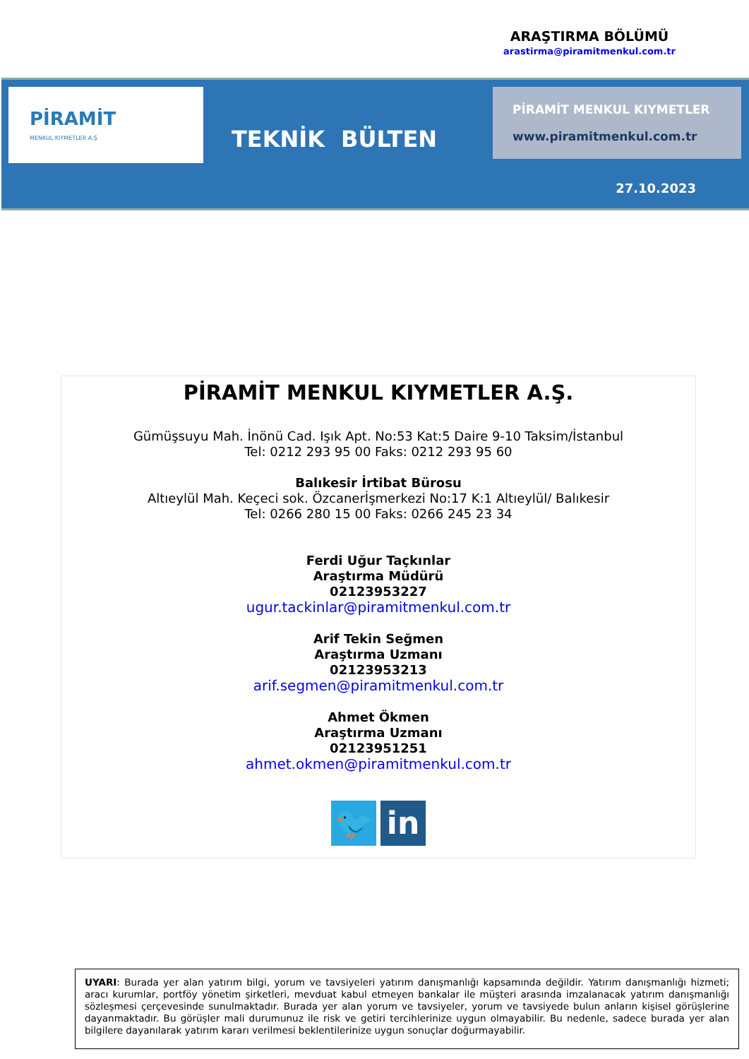ARAŞTIRMA BÖLÜMÜ
arastirma@piramitmenkul.com.tr
PİRAMİT
MENKUL KIYMETLER A.Ş
TEKNİK BÜLTEN
PİRAMİT MENKUL KIYMETLER
www.piramitmenkul.com.tr
27.10.2023
PİRAMİT MENKUL KIYMETLER A.Ş.
Gümüşsuyu Mah. İnönü Cad. Işık Apt. No:53 Kat:5 Daire 9-10 Taksim/İstanbul
Tel: 0212 293 95 00 Faks: 0212 293 95 60
Balıkesir İrtibat Bürosu
Altıeylül Mah. Keçeci sok. Özcanerİşmerkezi No:17 K:1 Altıeylül/ Balıkesir
Tel: 0266 280 15 00 Faks: 0266 245 23 34
Ferdi Uğur Taçkınlar
Araştırma Müdürü
02123953227
ugur.tackinlar@piramitmenkul.com.tr
Arif Tekin Seğmen
Araştırma Uzmanı
02123953213
arif.segmen@piramitmenkul.com.tr
Ahmet Ökmen
Araştırma Uzmanı
02123951251
ahmet.okmen@piramitmenkul.com.tr
🐦 in
UYARI: Burada yer alan yatırım bilgi, yorum ve tavsiyeleri yatırım danışmanlığı kapsamında değildir. Yatırım danışmanlığı hizmeti; aracı kurumlar, portföy yönetim şirketleri, mevduat kabul etmeyen bankalar ile müşteri arasında imzalanacak yatırım danışmanlığı sözleşmesi çerçevesinde sunulmaktadır. Burada yer alan yorum ve tavsiyeler, yorum ve tavsiyede bulun anların kişisel görüşlerine dayanmaktadır. Bu görüşler mali durumunuz ile risk ve getiri tercihlerinize uygun olmayabilir. Bu nedenle, sadece burada yer alan bilgilere dayanılarak yatırım kararı verilmesi beklentilerinize uygun sonuçlar doğurmayabilir.